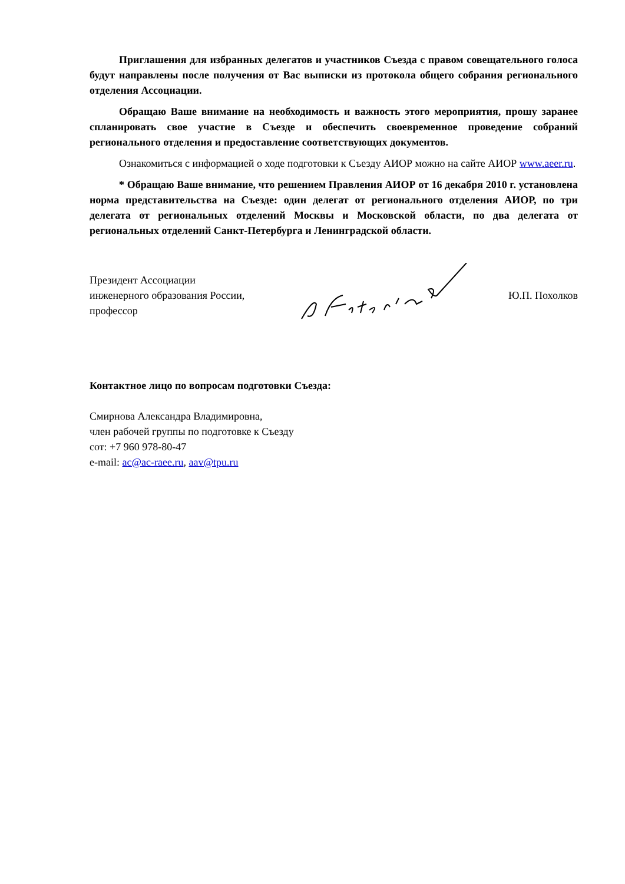Приглашения для избранных делегатов и участников Съезда с правом совещательного голоса будут направлены после получения от Вас выписки из протокола общего собрания регионального отделения Ассоциации.
Обращаю Ваше внимание на необходимость и важность этого мероприятия, прошу заранее спланировать свое участие в Съезде и обеспечить своевременное проведение собраний регионального отделения и предоставление соответствующих документов.
Ознакомиться с информацией о ходе подготовки к Съезду АИОР можно на сайте АИОР www.aeer.ru.
* Обращаю Ваше внимание, что решением Правления АИОР от 16 декабря 2010 г. установлена норма представительства на Съезде: один делегат от регионального отделения АИОР, по три делегата от региональных отделений Москвы и Московской области, по два делегата от региональных отделений Санкт-Петербурга и Ленинградской области.
Президент Ассоциации
инженерного образования России,
профессор
Ю.П. Похолков
Контактное лицо по вопросам подготовки Съезда:
Смирнова Александра Владимировна,
член рабочей группы по подготовке к Съезду
сот: +7 960 978-80-47
e-mail: ac@ac-raee.ru, aav@tpu.ru